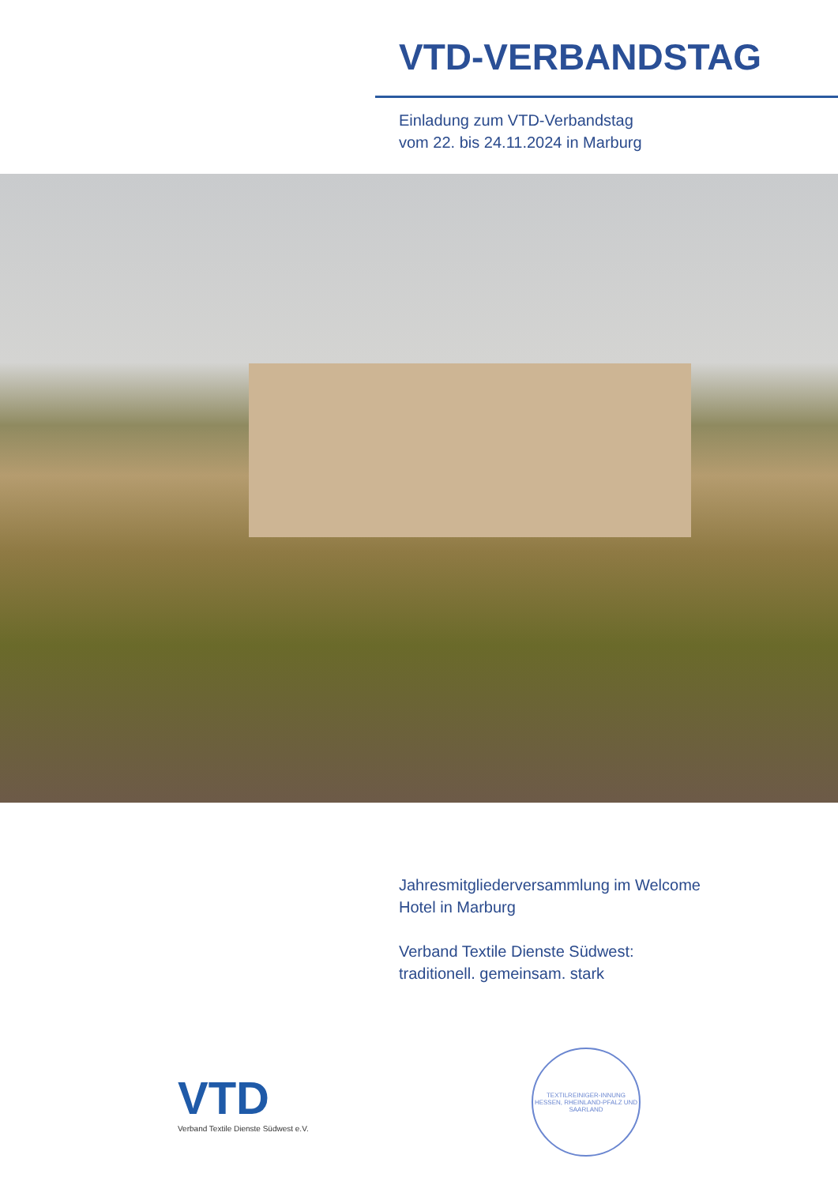VTD-VERBANDSTAG
Einladung zum VTD-Verbandstag
vom 22. bis 24.11.2024 in Marburg
Jahresmitgliederversammlung im Welcome
Hotel in Marburg
Verband Textile Dienste Südwest:
traditionell. gemeinsam. stark
VTD
Verband Textile Dienste Südwest e.V.
TEXTILREINIGER-INNUNG HESSEN, RHEINLAND-PFALZ UND SAARLAND